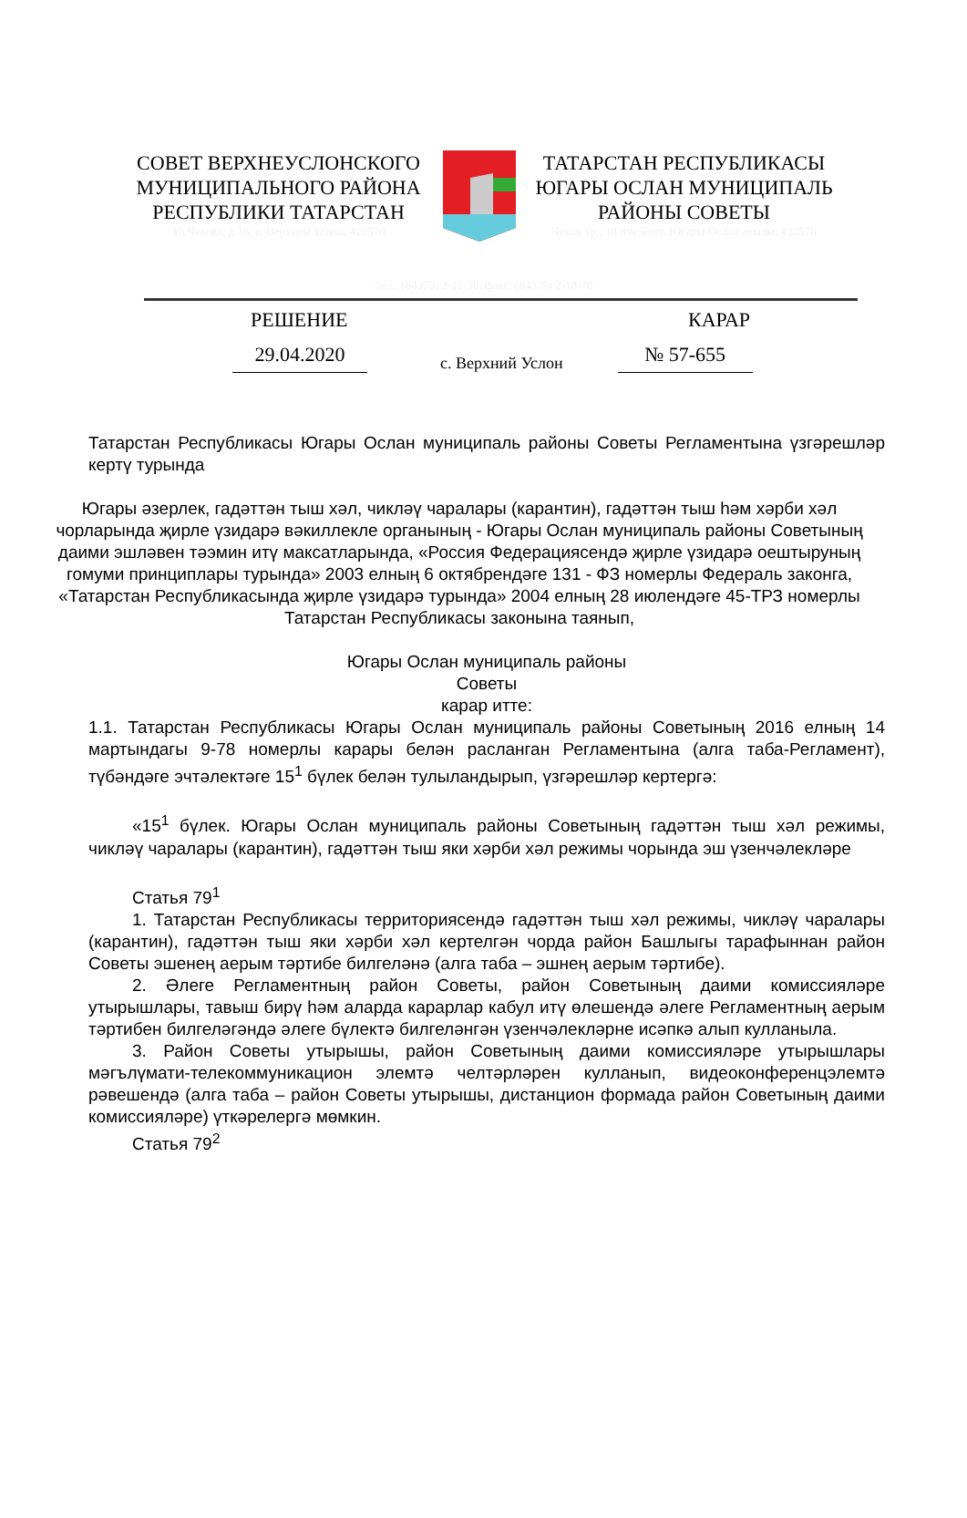СОВЕТ ВЕРХНЕУСЛОНСКОГО МУНИЦИПАЛЬНОГО РАЙОНА РЕСПУБЛИКИ ТАТАРСТАН
Ул.Чехова, д.18, с. Верхний Услон, 422570
ТАТАРСТАН РЕСПУБЛИКАСЫ ЮГАРЫ ОСЛАН МУНИЦИПАЛЬ РАЙОНЫ СОВЕТЫ
Чехов ур., 18 нче йорт, Югары Ослан авылы, 422570
Тел.: (84379) 2-15-38, факс: (84379) 2-18-70
РЕШЕНИЕ КАРАР
29.04.2020 с. Верхний Услон № 57-655
Татарстан Республикасы Югары Ослан муниципаль районы Советы Регламентына үзгәрешләр кертү турында
Югары әзерлек, гадәттән тыш хәл, чикләү чаралары (карантин), гадәттән тыш һәм хәрби хәл чорларында җирле үзидарә вәкиллекле органының - Югары Ослан муниципаль районы Советының даими эшләвен тәэмин итү максатларында, «Россия Федерациясендә җирле үзидарә оештыруның гомуми принциплары турында» 2003 елның 6 октябрендәге 131 - ФЗ номерлы Федераль законга, «Татарстан Республикасында җирле үзидарә турында» 2004 елның 28 июлендәге 45-ТРЗ номерлы Татарстан Республикасы законына таянып,
Югары Ослан муниципаль районы
Советы
карар итте:
1.1. Татарстан Республикасы Югары Ослан муниципаль районы Советының 2016 елның 14 мартындагы 9-78 номерлы карары белән расланган Регламентына (алга таба-Регламент), түбәндәге эчтәлектәге 15<sup>1</sup> бүлек белән тулыландырып, үзгәрешләр кертергә:
«15<sup>1</sup> бүлек. Югары Ослан муниципаль районы Советының гадәттән тыш хәл режимы, чикләү чаралары (карантин), гадәттән тыш яки хәрби хәл режимы чорында эш үзенчәлекләре
Статья 79<sup>1</sup>
1. Татарстан Республикасы территориясендә гадәттән тыш хәл режимы, чикләү чаралары (карантин), гадәттән тыш яки хәрби хәл кертелгән чорда район Башлыгы тарафыннан район Советы эшенең аерым тәртибе билгеләнә (алга таба – эшнең аерым тәртибе).
2. Әлеге Регламентның район Советы, район Советының даими комиссияләре утырышлары, тавыш бирү һәм аларда карарлар кабул итү өлешендә әлеге Регламентның аерым тәртибен билгеләгәндә әлеге бүлектә билгеләнгән үзенчәлекләрне исәпкә алып кулланыла.
3. Район Советы утырышы, район Советының даими комиссияләре утырышлары мәгълүмати-телекоммуникацион элемтә челтәрләрен кулланып, видеоконференцэлемтә рәвешендә (алга таба – район Советы утырышы, дистанцион формада район Советының даими комиссияләре) үткәрелергә мөмкин.
Статья 79<sup>2</sup>